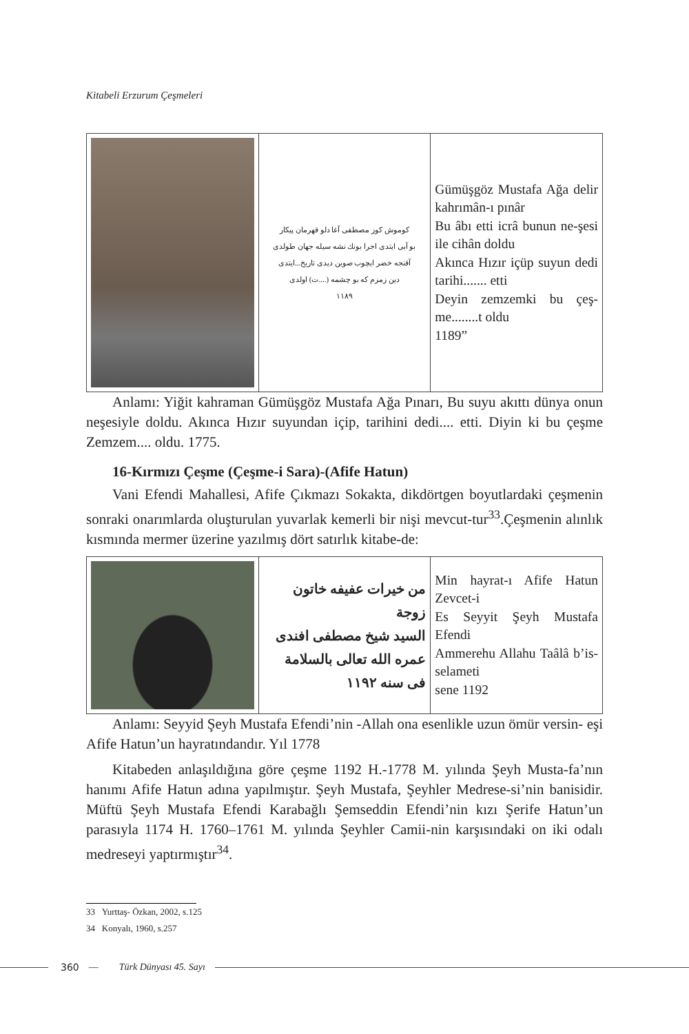Kitabeli Erzurum Çeşmeleri
| | كوموش كوز مصطفى آغا دلو قهرمان پيكار بو آبى ايتدى اجرا بونك نشه سيله جهان طولدى آقنجه خضر ايچوب صوين ديدى تاريخ...ايتدى دين زمزم كه بو چشمه (....ت) اولدى ١١٨٩ | Gümüşgöz Mustafa Ağa delir kahrımân-ı pınâr Bu âbı etti icrâ bunun ne-şesi ile cihân doldu Akınca Hızır içüp suyun dedi tarihi....... etti Deyin zemzemki bu çeş-me........t oldu 1189” |
Anlamı: Yiğit kahraman Gümüşgöz Mustafa Ağa Pınarı, Bu suyu akıttı dünya onun neşesiyle doldu. Akınca Hızır suyundan içip, tarihini dedi.... etti. Diyin ki bu çeşme Zemzem.... oldu. 1775.
16-Kırmızı Çeşme (Çeşme-i Sara)-(Afife Hatun)
Vani Efendi Mahallesi, Afife Çıkmazı Sokakta, dikdörtgen boyutlardaki çeşmenin sonraki onarımlarda oluşturulan yuvarlak kemerli bir nişi mevcut-tur<sup>33</sup>.Çeşmenin alınlık kısmında mermer üzerine yazılmış dört satırlık kitabe-de:
| | من خيرات عفيفه خاتون زوجة السيد شيخ مصطفى افندى عمره الله تعالى بالسلامة فى سنه ١١٩٢ | Min hayrat-ı Afife Hatun Zevcet-i Es Seyyit Şeyh Mustafa Efendi Ammerehu Allahu Taâlâ b’is-selameti sene 1192 |
Anlamı: Seyyid Şeyh Mustafa Efendi’nin -Allah ona esenlikle uzun ömür versin- eşi Afife Hatun’un hayratındandır. Yıl 1778
Kitabeden anlaşıldığına göre çeşme 1192 H.-1778 M. yılında Şeyh Musta-fa’nın hanımı Afife Hatun adına yapılmıştır. Şeyh Mustafa, Şeyhler Medrese-si’nin banisidir. Müftü Şeyh Mustafa Efendi Karabağlı Şemseddin Efendi’nin kızı Şerife Hatun’un parasıyla 1174 H. 1760–1761 M. yılında Şeyhler Camii-nin karşısındaki on iki odalı medreseyi yaptırmıştır<sup>34</sup>.
33 Yurttaş- Özkan, 2002, s.125
34 Konyalı, 1960, s.257
360 — Türk Dünyası 45. Sayı